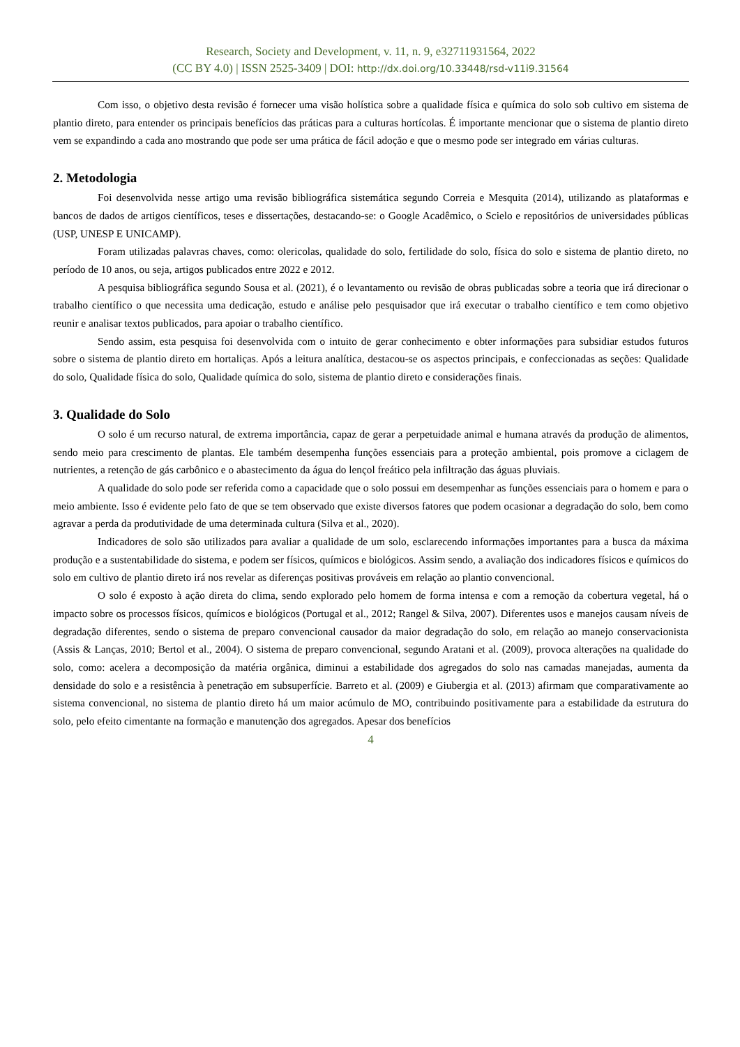Research, Society and Development, v. 11, n. 9, e32711931564, 2022
(CC BY 4.0) | ISSN 2525-3409 | DOI: http://dx.doi.org/10.33448/rsd-v11i9.31564
Com isso, o objetivo desta revisão é fornecer uma visão holística sobre a qualidade física e química do solo sob cultivo em sistema de plantio direto, para entender os principais benefícios das práticas para a culturas hortícolas. É importante mencionar que o sistema de plantio direto vem se expandindo a cada ano mostrando que pode ser uma prática de fácil adoção e que o mesmo pode ser integrado em várias culturas.
2. Metodologia
Foi desenvolvida nesse artigo uma revisão bibliográfica sistemática segundo Correia e Mesquita (2014), utilizando as plataformas e bancos de dados de artigos científicos, teses e dissertações, destacando-se: o Google Acadêmico, o Scielo e repositórios de universidades públicas (USP, UNESP E UNICAMP).
Foram utilizadas palavras chaves, como: olericolas, qualidade do solo, fertilidade do solo, física do solo e sistema de plantio direto, no período de 10 anos, ou seja, artigos publicados entre 2022 e 2012.
A pesquisa bibliográfica segundo Sousa et al. (2021), é o levantamento ou revisão de obras publicadas sobre a teoria que irá direcionar o trabalho científico o que necessita uma dedicação, estudo e análise pelo pesquisador que irá executar o trabalho científico e tem como objetivo reunir e analisar textos publicados, para apoiar o trabalho científico.
Sendo assim, esta pesquisa foi desenvolvida com o intuito de gerar conhecimento e obter informações para subsidiar estudos futuros sobre o sistema de plantio direto em hortaliças. Após a leitura analítica, destacou-se os aspectos principais, e confeccionadas as seções: Qualidade do solo, Qualidade física do solo, Qualidade química do solo, sistema de plantio direto e considerações finais.
3. Qualidade do Solo
O solo é um recurso natural, de extrema importância, capaz de gerar a perpetuidade animal e humana através da produção de alimentos, sendo meio para crescimento de plantas. Ele também desempenha funções essenciais para a proteção ambiental, pois promove a ciclagem de nutrientes, a retenção de gás carbônico e o abastecimento da água do lençol freático pela infiltração das águas pluviais.
A qualidade do solo pode ser referida como a capacidade que o solo possui em desempenhar as funções essenciais para o homem e para o meio ambiente. Isso é evidente pelo fato de que se tem observado que existe diversos fatores que podem ocasionar a degradação do solo, bem como agravar a perda da produtividade de uma determinada cultura (Silva et al., 2020).
Indicadores de solo são utilizados para avaliar a qualidade de um solo, esclarecendo informações importantes para a busca da máxima produção e a sustentabilidade do sistema, e podem ser físicos, químicos e biológicos. Assim sendo, a avaliação dos indicadores físicos e químicos do solo em cultivo de plantio direto irá nos revelar as diferenças positivas prováveis em relação ao plantio convencional.
O solo é exposto à ação direta do clima, sendo explorado pelo homem de forma intensa e com a remoção da cobertura vegetal, há o impacto sobre os processos físicos, químicos e biológicos (Portugal et al., 2012; Rangel & Silva, 2007). Diferentes usos e manejos causam níveis de degradação diferentes, sendo o sistema de preparo convencional causador da maior degradação do solo, em relação ao manejo conservacionista (Assis & Lanças, 2010; Bertol et al., 2004). O sistema de preparo convencional, segundo Aratani et al. (2009), provoca alterações na qualidade do solo, como: acelera a decomposição da matéria orgânica, diminui a estabilidade dos agregados do solo nas camadas manejadas, aumenta da densidade do solo e a resistência à penetração em subsuperfície. Barreto et al. (2009) e Giubergia et al. (2013) afirmam que comparativamente ao sistema convencional, no sistema de plantio direto há um maior acúmulo de MO, contribuindo positivamente para a estabilidade da estrutura do solo, pelo efeito cimentante na formação e manutenção dos agregados. Apesar dos benefícios
4